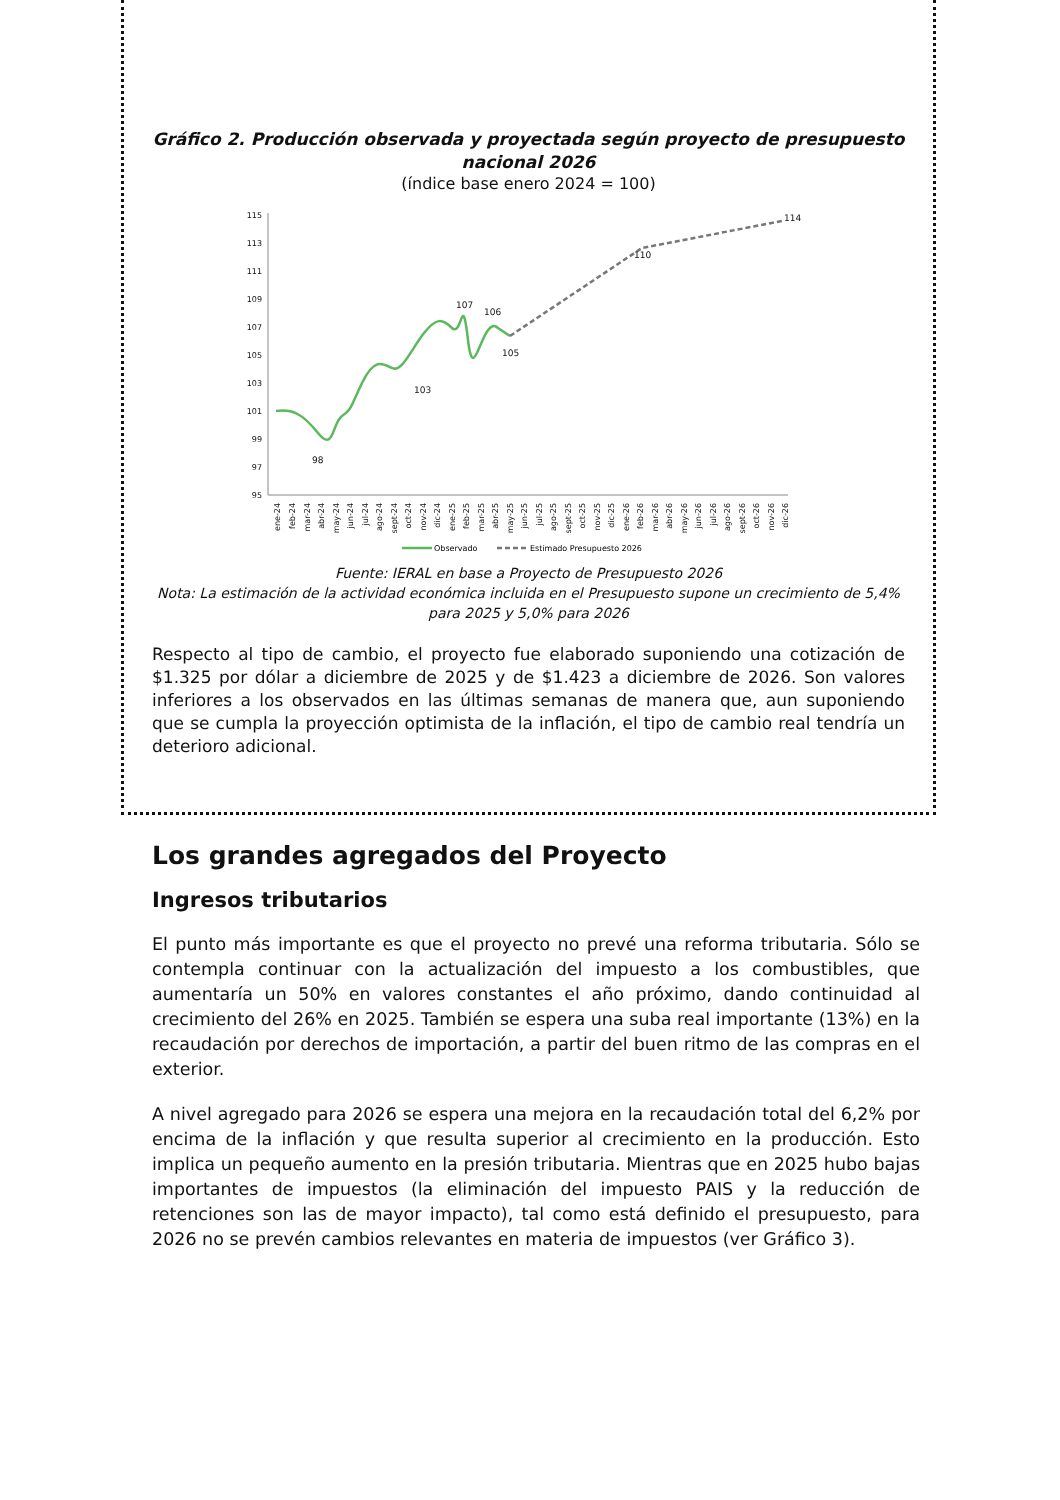Gráfico 2. Producción observada y proyectada según proyecto de presupuesto nacional 2026
(índice base enero 2024 = 100)
115
113
111
109
107
105
103
101
99
97
95
98
103
107
106
105
110
114
ene-24
feb-24
mar-24
abr-24
may-24
jun-24
jul-24
ago-24
sept-24
oct-24
nov-24
dic-24
ene-25
feb-25
mar-25
abr-25
may-25
jun-25
jul-25
ago-25
sept-25
oct-25
nov-25
dic-25
ene-26
feb-26
mar-26
abr-26
may-26
jun-26
jul-26
ago-26
sept-26
oct-26
nov-26
dic-26
Observado
Estimado Presupuesto 2026
Fuente: IERAL en base a Proyecto de Presupuesto 2026
Nota: La estimación de la actividad económica incluida en el Presupuesto supone un crecimiento de 5,4% para 2025 y 5,0% para 2026
Respecto al tipo de cambio, el proyecto fue elaborado suponiendo una cotización de $1.325 por dólar a diciembre de 2025 y de $1.423 a diciembre de 2026. Son valores inferiores a los observados en las últimas semanas de manera que, aun suponiendo que se cumpla la proyección optimista de la inflación, el tipo de cambio real tendría un deterioro adicional.
Los grandes agregados del Proyecto
Ingresos tributarios
El punto más importante es que el proyecto no prevé una reforma tributaria. Sólo se contempla continuar con la actualización del impuesto a los combustibles, que aumentaría un 50% en valores constantes el año próximo, dando continuidad al crecimiento del 26% en 2025. También se espera una suba real importante (13%) en la recaudación por derechos de importación, a partir del buen ritmo de las compras en el exterior.
A nivel agregado para 2026 se espera una mejora en la recaudación total del 6,2% por encima de la inflación y que resulta superior al crecimiento en la producción. Esto implica un pequeño aumento en la presión tributaria. Mientras que en 2025 hubo bajas importantes de impuestos (la eliminación del impuesto PAIS y la reducción de retenciones son las de mayor impacto), tal como está definido el presupuesto, para 2026 no se prevén cambios relevantes en materia de impuestos (ver Gráfico 3).